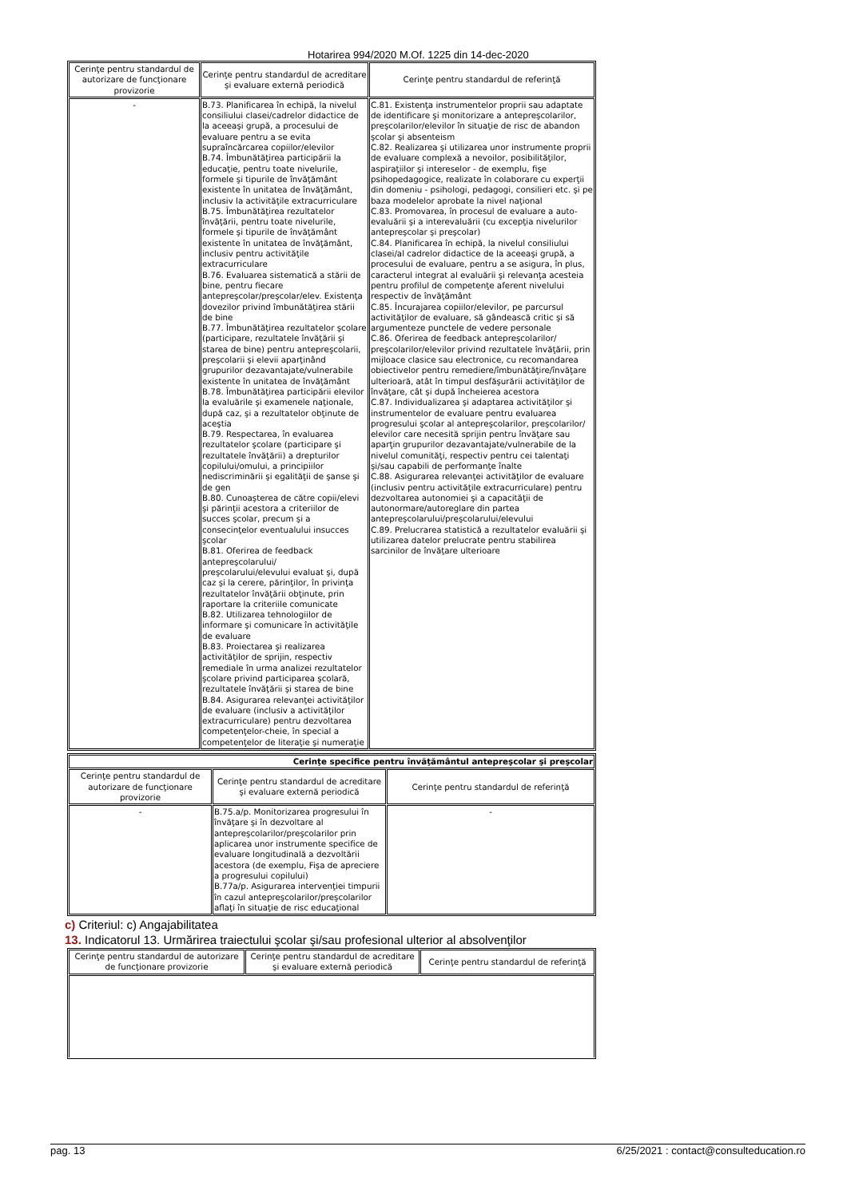Hotarirea 994/2020 M.Of. 1225 din 14-dec-2020
| Cerinţe pentru standardul de autorizare de funcţionare provizorie | Cerinţe pentru standardul de acreditare şi evaluare externă periodică | Cerinţe pentru standardul de referinţă |
| --- | --- | --- |
| - | B.73. Planificarea în echipă, la nivelul consiliului clasei/cadrelor didactice de la aceeaşi grupă, a procesului de evaluare pentru a se evita supraîncărcarea copiilor/elevilor B.74. Îmbunătăţirea participării la educaţie, pentru toate nivelurile, formele şi tipurile de învăţământ existente în unitatea de învăţământ, inclusiv la activităţile extracurriculare B.75. Îmbunătăţirea rezultatelor învăţării, pentru toate nivelurile, formele şi tipurile de învăţământ existente în unitatea de învăţământ, inclusiv pentru activităţile extracurriculare B.76. Evaluarea sistematică a stării de bine, pentru fiecare antepreşcolar/preşcolar/elev. Existenţa dovezilor privind îmbunătăţirea stării de bine B.77. Îmbunătăţirea rezultatelor şcolare (participare, rezultatele învăţării şi starea de bine) pentru antepreşcolarii, preşcolarii şi elevii aparţinând grupurilor dezavantajate/vulnerabile existente în unitatea de învăţământ B.78. Îmbunătăţirea participării elevilor la evaluările şi examenele naţionale, după caz, şi a rezultatelor obţinute de aceştia B.79. Respectarea, în evaluarea rezultatelor şcolare (participare şi rezultatele învăţării) a drepturilor copilului/omului, a principiilor nediscriminării şi egalităţii de şanse şi de gen B.80. Cunoaşterea de către copii/elevi şi părinţii acestora a criteriilor de succes şcolar, precum şi a consecinţelor eventualului insucces şcolar B.81. Oferirea de feedback antepreşcolarului/ preşcolarului/elevului evaluat şi, după caz şi la cerere, părinţilor, în privinţa rezultatelor învăţării obţinute, prin raportare la criteriile comunicate B.82. Utilizarea tehnologiilor de informare şi comunicare în activităţile de evaluare B.83. Proiectarea şi realizarea activităţilor de sprijin, respectiv remediale în urma analizei rezultatelor şcolare privind participarea şcolară, rezultatele învăţării şi starea de bine B.84. Asigurarea relevanţei activităţilor de evaluare (inclusiv a activităţilor extracurriculare) pentru dezvoltarea competenţelor-cheie, în special a competenţelor de literaţie şi numeraţie | C.81. Existenţa instrumentelor proprii sau adaptate de identificare şi monitorizare a antepreşcolarilor, preşcolarilor/elevilor în situaţie de risc de abandon şcolar şi absenteism C.82. Realizarea şi utilizarea unor instrumente proprii de evaluare complexă a nevoilor, posibilităţilor, aspiraţiilor şi intereselor - de exemplu, fişe psihopedagogice, realizate în colaborare cu experţii din domeniu - psihologi, pedagogi, consilieri etc. şi pe baza modelelor aprobate la nivel naţional C.83. Promovarea, în procesul de evaluare a auto-evaluării şi a interevaluării (cu excepţia nivelurilor antepreşcolar şi preşcolar) C.84. Planificarea în echipă, la nivelul consiliului clasei/al cadrelor didactice de la aceeaşi grupă, a procesului de evaluare, pentru a se asigura, în plus, caracterul integrat al evaluării şi relevanţa acesteia pentru profilul de competenţe aferent nivelului respectiv de învăţământ C.85. Încurajarea copiilor/elevilor, pe parcursul activităţilor de evaluare, să gândească critic şi să argumenteze punctele de vedere personale C.86. Oferirea de feedback antepreşcolarilor/ preşcolarilor/elevilor privind rezultatele învăţării, prin mijloace clasice sau electronice, cu recomandarea obiectivelor pentru remediere/îmbunătăţire/învăţare ulterioară, atât în timpul desfăşurării activităţilor de învăţare, cât şi după încheierea acestora C.87. Individualizarea şi adaptarea activităţilor şi instrumentelor de evaluare pentru evaluarea progresului şcolar al antepreşcolarilor, preşcolarilor/ elevilor care necesită sprijin pentru învăţare sau aparţin grupurilor dezavantajate/vulnerabile de la nivelul comunităţi, respectiv pentru cei talentaţi şi/sau capabili de performanţe înalte C.88. Asigurarea relevanţei activităţilor de evaluare (inclusiv pentru activităţile extracurriculare) pentru dezvoltarea autonomiei şi a capacităţii de autonormare/autoreglare din partea antepreşcolarului/preşcolarului/elevului C.89. Prelucrarea statistică a rezultatelor evaluării şi utilizarea datelor prelucrate pentru stabilirea sarcinilor de învăţare ulterioare |
| Cerinţe specifice pentru învăţământul antepreşcolar şi preşcolar | | |
| --- | --- | --- |
| Cerinţe pentru standardul de autorizare de funcţionare provizorie | Cerinţe pentru standardul de acreditare şi evaluare externă periodică | Cerinţe pentru standardul de referinţă |
| - | B.75.a/p. Monitorizarea progresului în învăţare şi în dezvoltare al antepreşcolarilor/preşcolarilor prin aplicarea unor instrumente specifice de evaluare longitudinală a dezvoltării acestora (de exemplu, Fişa de apreciere a progresului copilului) B.77a/p. Asigurarea intervenţiei timpurii în cazul antepreşcolarilor/preşcolarilor aflaţi în situaţie de risc educaţional | - |
c) Criteriul: c) Angajabilitatea
13. Indicatorul 13. Urmărirea traiectului şcolar şi/sau profesional ulterior al absolvenţilor
| Cerinţe pentru standardul de autorizare de funcţionare provizorie | Cerinţe pentru standardul de acreditare şi evaluare externă periodică | Cerinţe pentru standardul de referinţă |
| --- | --- | --- |
pag. 13 6/25/2021 : contact@consulteducation.ro